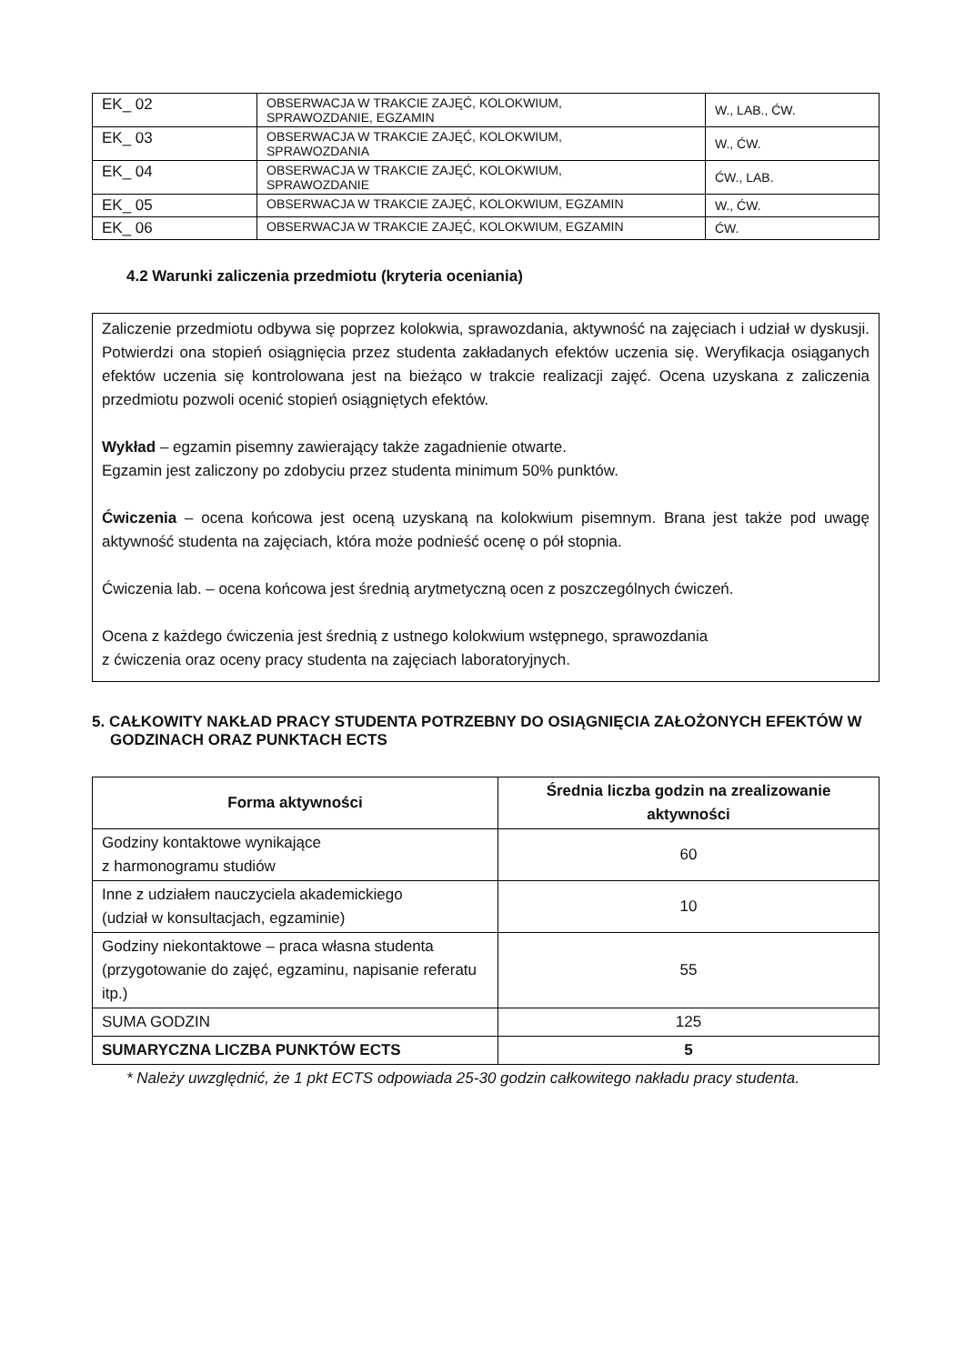| EK_ 02 | OBSERWACJA W TRAKCIE ZAJĘĆ, KOLOKWIUM, SPRAWOZDANIE, EGZAMIN | W., LAB., ĆW. |
| EK_ 03 | OBSERWACJA W TRAKCIE ZAJĘĆ, KOLOKWIUM, SPRAWOZDANIA | W., ĆW. |
| EK_ 04 | OBSERWACJA W TRAKCIE ZAJĘĆ, KOLOKWIUM, SPRAWOZDANIE | ĆW., LAB. |
| EK_ 05 | OBSERWACJA W TRAKCIE ZAJĘĆ, KOLOKWIUM, EGZAMIN | W., ĆW. |
| EK_ 06 | OBSERWACJA W TRAKCIE ZAJĘĆ, KOLOKWIUM, EGZAMIN | ĆW. |
4.2 Warunki zaliczenia przedmiotu (kryteria oceniania)
Zaliczenie przedmiotu odbywa się poprzez kolokwia, sprawozdania, aktywność na zajęciach i udział w dyskusji. Potwierdzi ona stopień osiągnięcia przez studenta zakładanych efektów uczenia się. Weryfikacja osiąganych efektów uczenia się kontrolowana jest na bieżąco w trakcie realizacji zajęć. Ocena uzyskana z zaliczenia przedmiotu pozwoli ocenić stopień osiągniętych efektów.
Wykład – egzamin pisemny zawierający także zagadnienie otwarte.
Egzamin jest zaliczony po zdobyciu przez studenta minimum 50% punktów.
Ćwiczenia – ocena końcowa jest oceną uzyskaną na kolokwium pisemnym. Brana jest także pod uwagę aktywność studenta na zajęciach, która może podnieść ocenę o pół stopnia.
Ćwiczenia lab. – ocena końcowa jest średnią arytmetyczną ocen z poszczególnych ćwiczeń.
Ocena z każdego ćwiczenia jest średnią z ustnego kolokwium wstępnego, sprawozdania
z ćwiczenia oraz oceny pracy studenta na zajęciach laboratoryjnych.
5. CAŁKOWITY NAKŁAD PRACY STUDENTA POTRZEBNY DO OSIĄGNIĘCIA ZAŁOŻONYCH EFEKTÓW W GODZINACH ORAZ PUNKTACH ECTS
| Forma aktywności | Średnia liczba godzin na zrealizowanie aktywności |
| --- | --- |
| Godziny kontaktowe wynikające z harmonogramu studiów | 60 |
| Inne z udziałem nauczyciela akademickiego (udział w konsultacjach, egzaminie) | 10 |
| Godziny niekontaktowe – praca własna studenta (przygotowanie do zajęć, egzaminu, napisanie referatu itp.) | 55 |
| SUMA GODZIN | 125 |
| SUMARYCZNA LICZBA PUNKTÓW ECTS | 5 |
* Należy uwzględnić, że 1 pkt ECTS odpowiada 25-30 godzin całkowitego nakładu pracy studenta.